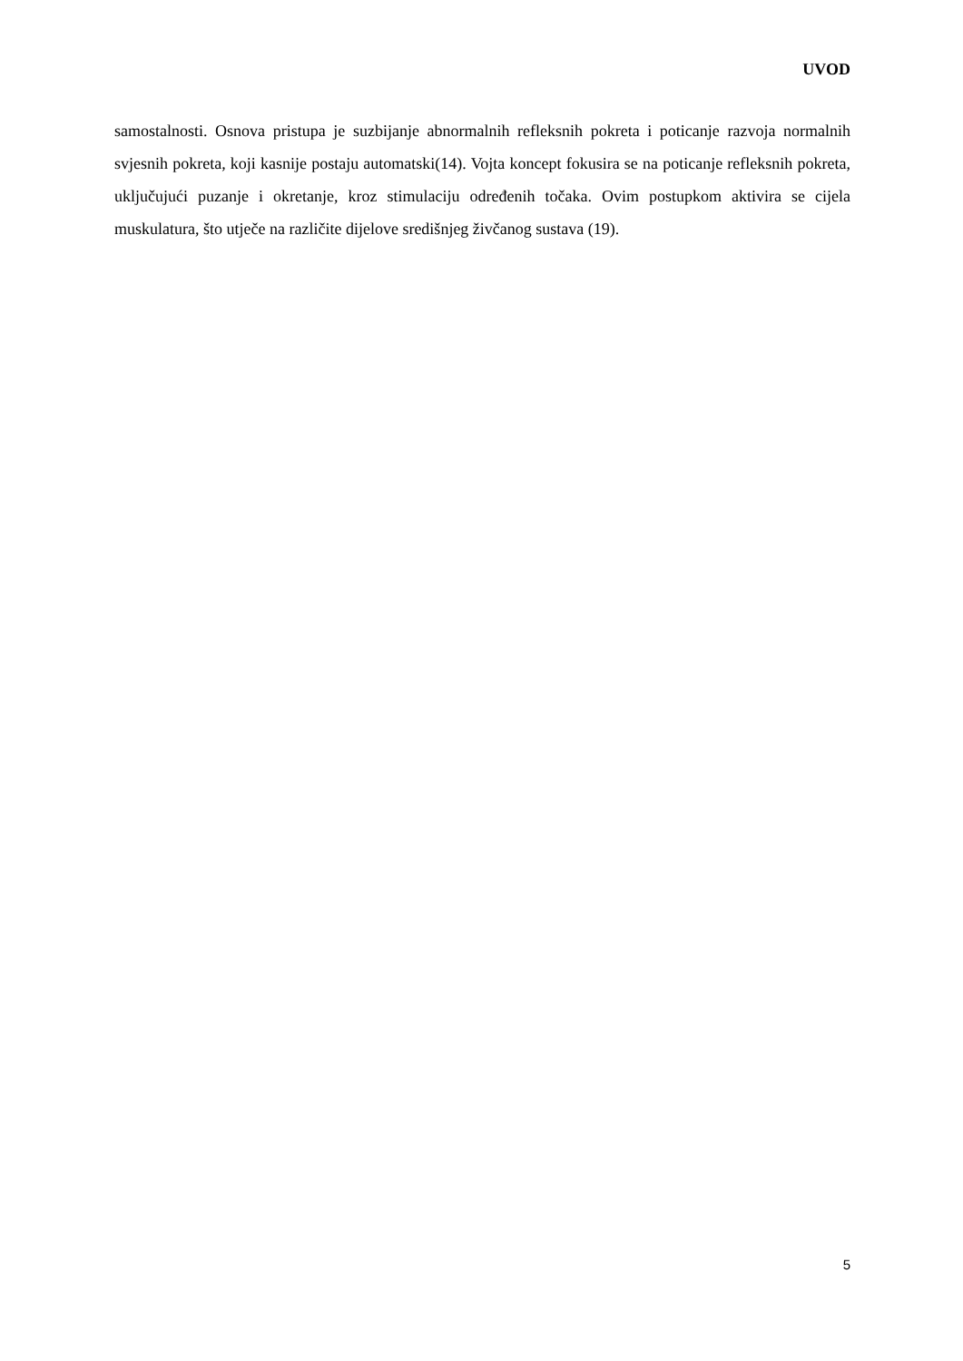UVOD
samostalnosti. Osnova pristupa je suzbijanje abnormalnih refleksnih pokreta i poticanje razvoja normalnih svjesnih pokreta, koji kasnije postaju automatski(14). Vojta koncept fokusira se na poticanje refleksnih pokreta, uključujući puzanje i okretanje, kroz stimulaciju određenih točaka. Ovim postupkom aktivira se cijela muskulatura, što utječe na različite dijelove središnjeg živčanog sustava (19).
5